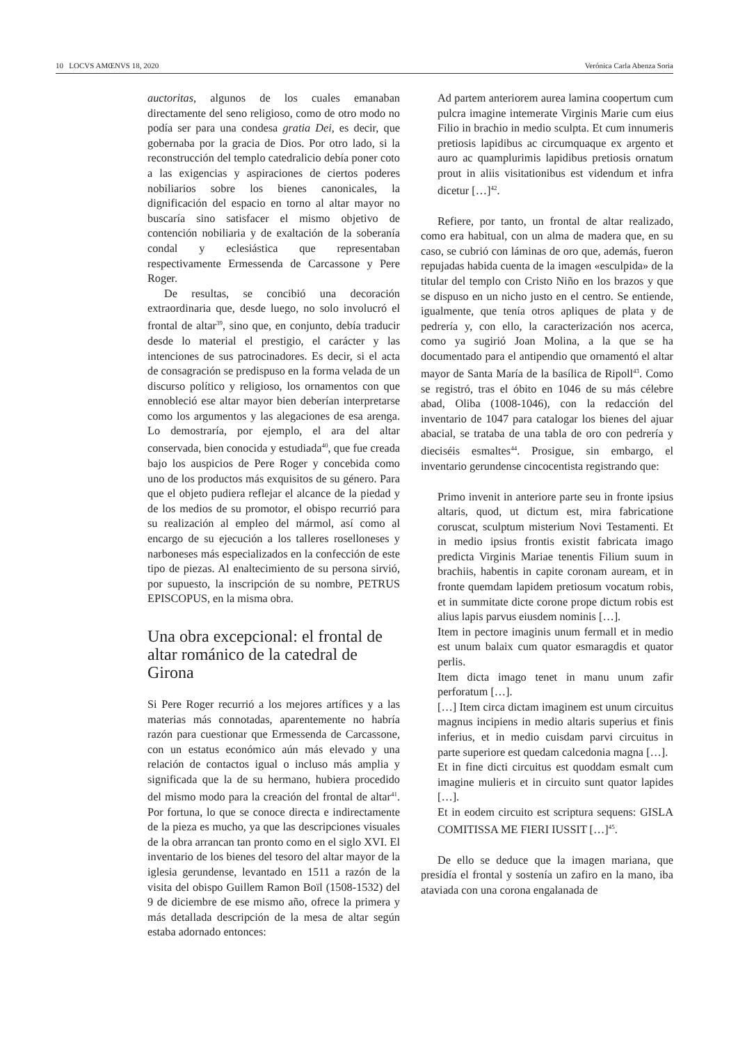10 LOCVS AMŒNVS 18, 2020 Verónica Carla Abenza Soria
auctoritas, algunos de los cuales emanaban directamente del seno religioso, como de otro modo no podía ser para una condesa gratia Dei, es decir, que gobernaba por la gracia de Dios. Por otro lado, si la reconstrucción del templo catedralicio debía poner coto a las exigencias y aspiraciones de ciertos poderes nobiliarios sobre los bienes canonicales, la dignificación del espacio en torno al altar mayor no buscaría sino satisfacer el mismo objetivo de contención nobiliaria y de exaltación de la soberanía condal y eclesiástica que representaban respectivamente Ermessenda de Carcassone y Pere Roger.
De resultas, se concibió una decoración extraordinaria que, desde luego, no solo involucró el frontal de altar<sup>39</sup>, sino que, en conjunto, debía traducir desde lo material el prestigio, el carácter y las intenciones de sus patrocinadores. Es decir, si el acta de consagración se predispuso en la forma velada de un discurso político y religioso, los ornamentos con que ennobleció ese altar mayor bien deberían interpretarse como los argumentos y las alegaciones de esa arenga. Lo demostraría, por ejemplo, el ara del altar conservada, bien conocida y estudiada<sup>40</sup>, que fue creada bajo los auspicios de Pere Roger y concebida como uno de los productos más exquisitos de su género. Para que el objeto pudiera reflejar el alcance de la piedad y de los medios de su promotor, el obispo recurrió para su realización al empleo del mármol, así como al encargo de su ejecución a los talleres roselloneses y narboneses más especializados en la confección de este tipo de piezas. Al enaltecimiento de su persona sirvió, por supuesto, la inscripción de su nombre, PETRUS EPISCOPUS, en la misma obra.
Una obra excepcional: el frontal de altar románico de la catedral de Girona
Si Pere Roger recurrió a los mejores artífices y a las materias más connotadas, aparentemente no habría razón para cuestionar que Ermessenda de Carcassone, con un estatus económico aún más elevado y una relación de contactos igual o incluso más amplia y significada que la de su hermano, hubiera procedido del mismo modo para la creación del frontal de altar<sup>41</sup>. Por fortuna, lo que se conoce directa e indirectamente de la pieza es mucho, ya que las descripciones visuales de la obra arrancan tan pronto como en el siglo XVI. El inventario de los bienes del tesoro del altar mayor de la iglesia gerundense, levantado en 1511 a razón de la visita del obispo Guillem Ramon Boïl (1508-1532) del 9 de diciembre de ese mismo año, ofrece la primera y más detallada descripción de la mesa de altar según estaba adornado entonces:
Ad partem anteriorem aurea lamina coopertum cum pulcra imagine intemerate Virginis Marie cum eius Filio in brachio in medio sculpta. Et cum innumeris pretiosis lapidibus ac circumquaque ex argento et auro ac quamplurimis lapidibus pretiosis ornatum prout in aliis visitationibus est videndum et infra dicetur […]<sup>42</sup>.
Refiere, por tanto, un frontal de altar realizado, como era habitual, con un alma de madera que, en su caso, se cubrió con láminas de oro que, además, fueron repujadas habida cuenta de la imagen «esculpida» de la titular del templo con Cristo Niño en los brazos y que se dispuso en un nicho justo en el centro. Se entiende, igualmente, que tenía otros apliques de plata y de pedrería y, con ello, la caracterización nos acerca, como ya sugirió Joan Molina, a la que se ha documentado para el antipendio que ornamentó el altar mayor de Santa María de la basílica de Ripoll<sup>43</sup>. Como se registró, tras el óbito en 1046 de su más célebre abad, Oliba (1008-1046), con la redacción del inventario de 1047 para catalogar los bienes del ajuar abacial, se trataba de una tabla de oro con pedrería y dieciséis esmaltes<sup>44</sup>. Prosigue, sin embargo, el inventario gerundense cincocentista registrando que:
Primo invenit in anteriore parte seu in fronte ipsius altaris, quod, ut dictum est, mira fabricatione coruscat, sculptum misterium Novi Testamenti. Et in medio ipsius frontis existit fabricata imago predicta Virginis Mariae tenentis Filium suum in brachiis, habentis in capite coronam auream, et in fronte quemdam lapidem pretiosum vocatum robis, et in summitate dicte corone prope dictum robis est alius lapis parvus eiusdem nominis […].
Item in pectore imaginis unum fermall et in medio est unum balaix cum quator esmaragdis et quator perlis.
Item dicta imago tenet in manu unum zafir perforatum […].
[…] Item circa dictam imaginem est unum circuitus magnus incipiens in medio altaris superius et finis inferius, et in medio cuisdam parvi circuitus in parte superiore est quedam calcedonia magna […].
Et in fine dicti circuitus est quoddam esmalt cum imagine mulieris et in circuito sunt quator lapides […].
Et in eodem circuito est scriptura sequens: GISLA COMITISSA ME FIERI IUSSIT […]<sup>45</sup>.
De ello se deduce que la imagen mariana, que presidía el frontal y sostenía un zafiro en la mano, iba ataviada con una corona engalanada de